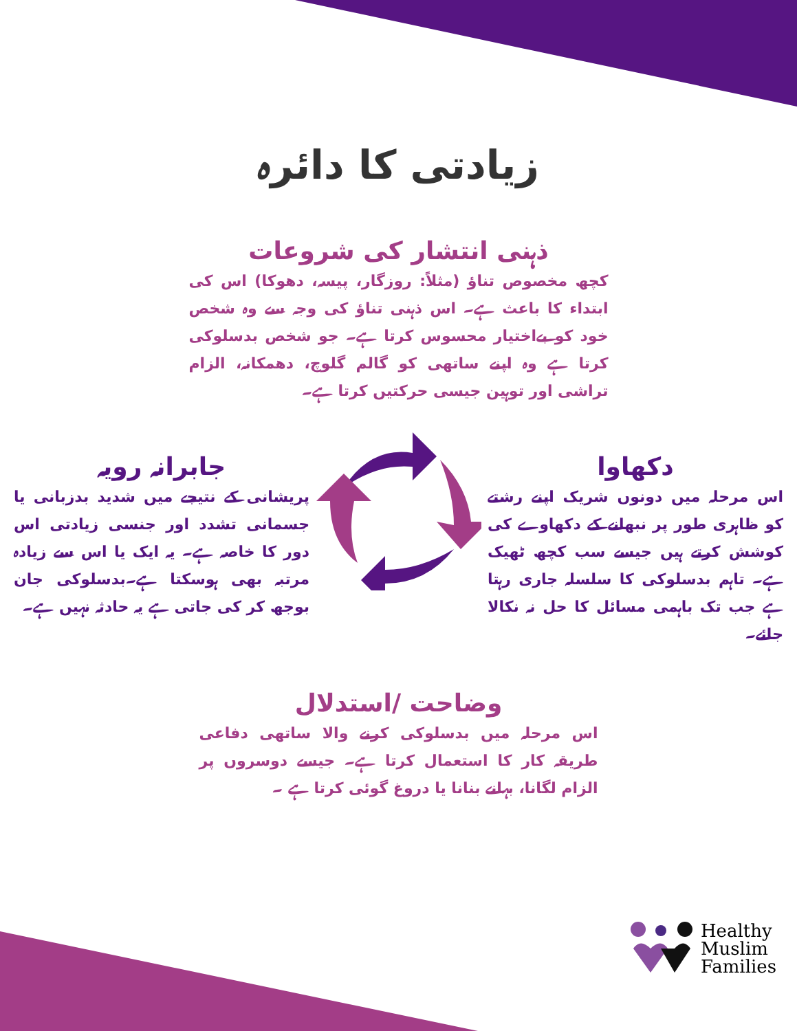زیادتی کا دائرہ
ذہنی انتشار کی شروعات
کچھ مخصوص تناؤ (مثلاً: روزگار، پیسہ، دھوکا) اس کی ابتداء کا باعث ہے۔ اس ذہنی تناؤ کی وجہ سے وہ شخص خود کو بےاختیار محسوس کرتا ہے۔ جو شخص بدسلوکی کرتا ہے وہ اپنے ساتھی کو گالم گلوچ، دھمکانہ، الزام تراشی اور توہین جیسی حرکتیں کرتا ہے۔
جابرانہ رویہ
پریشانی کے نتیجے میں شدید بدزبانی یا جسمانی تشدد اور جنسی زیادتی اس دور کا خاصہ ہے۔ یہ ایک یا اس سے زیادہ مرتبہ بھی ہوسکتا ہے۔بدسلوکی جان بوجھ کر کی جاتی ہے یہ حادثہ نہیں ہے۔
دکھاوا
اس مرحلہ میں دونوں شریک اپنے رشتے کو ظاہری طور پر نبھانے کے دکھاوے کی کوشش کرتے ہیں جیسے سب کچھ ٹھیک ہے۔ تاہم بدسلوکی کا سلسلہ جاری رہتا ہے جب تک باہمی مسائل کا حل نہ نکالا جائے۔
وضاحت /استدلال
اس مرحلہ میں بدسلوکی کرنے والا ساتھی دفاعی طریقہ کار کا استعمال کرتا ہے۔ جیسے دوسروں پر الزام لگانا، بہانے بنانا یا دروغ گوئی کرتا ہے ۔
Healthy
Muslim
Families